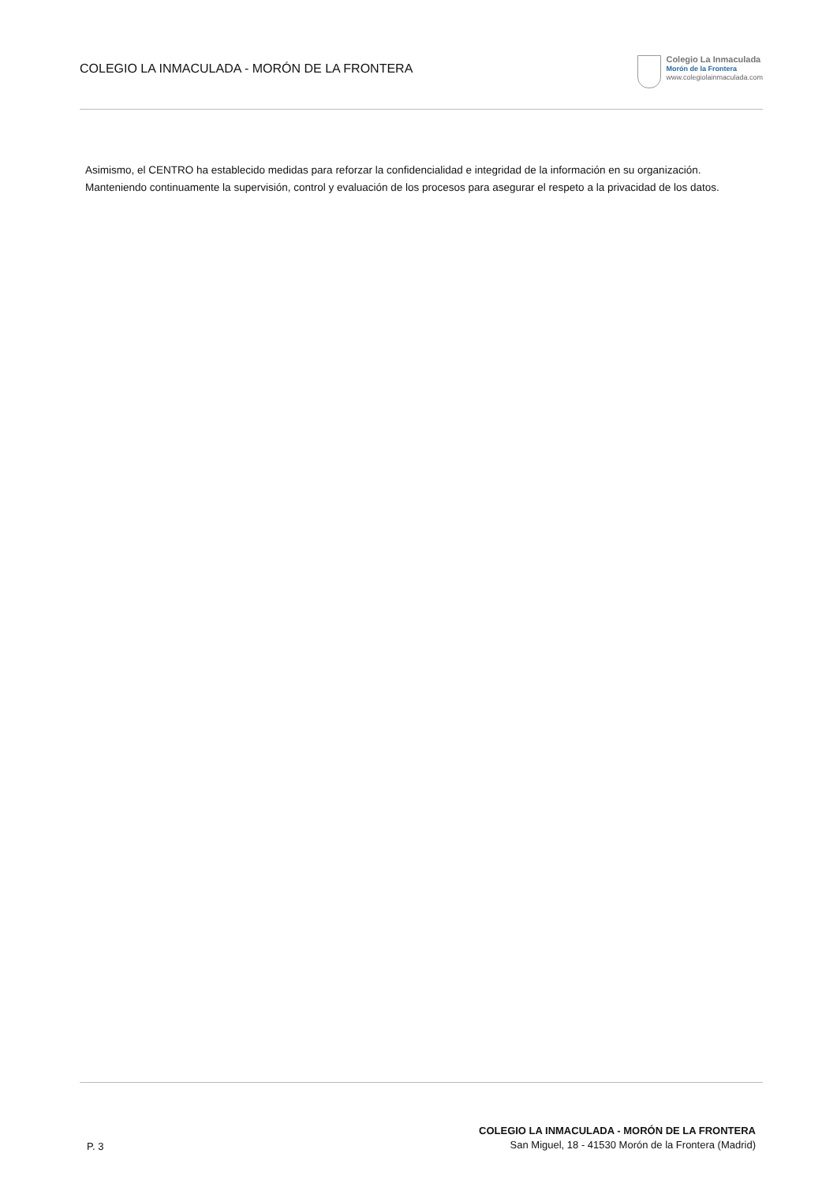COLEGIO LA INMACULADA - MORÓN DE LA FRONTERA
Colegio La Inmaculada
Morón de la Frontera
www.colegiolainmaculada.com
Asimismo, el CENTRO ha establecido medidas para reforzar la confidencialidad e integridad de la información en su organización. Manteniendo continuamente la supervisión, control y evaluación de los procesos para asegurar el respeto a la privacidad de los datos.
P. 3
COLEGIO LA INMACULADA - MORÓN DE LA FRONTERA
San Miguel, 18 - 41530 Morón de la Frontera (Madrid)